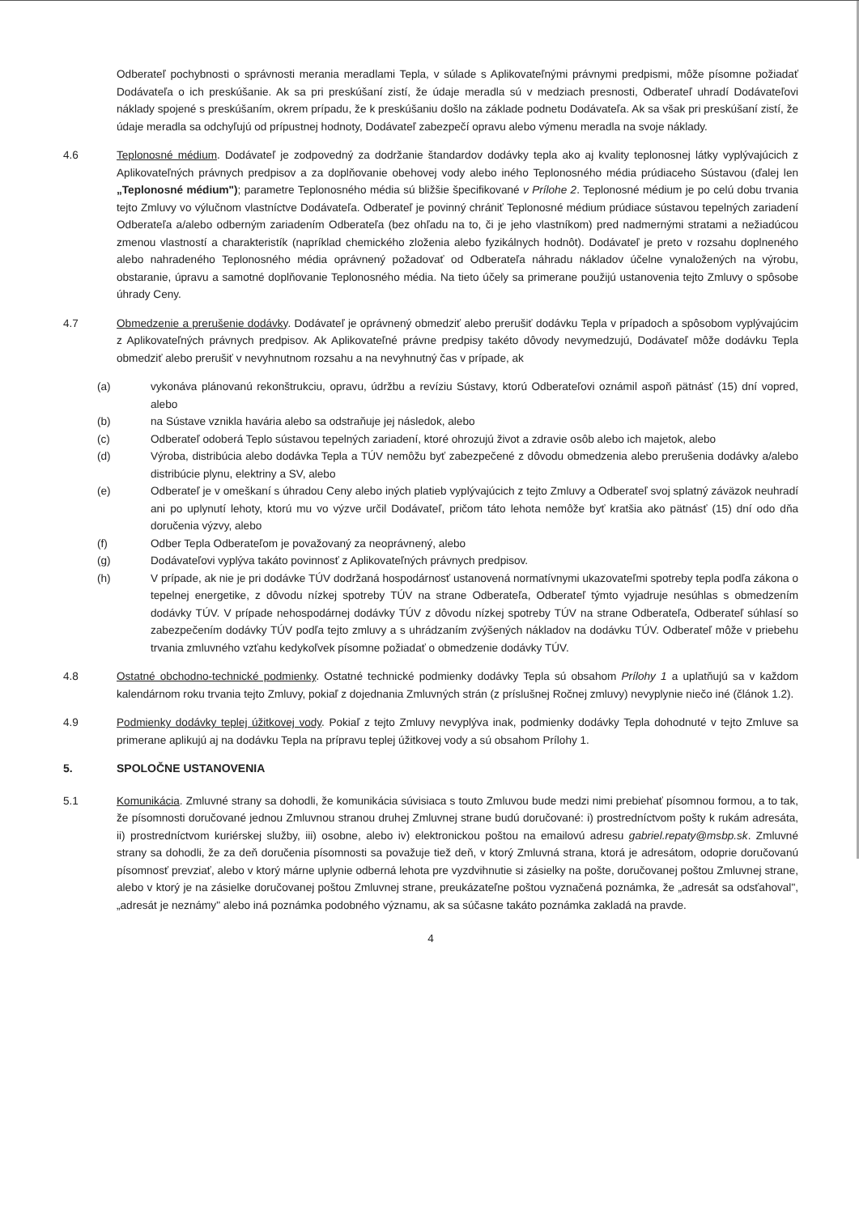Odberateľ pochybnosti o správnosti merania meradlami Tepla, v súlade s Aplikovateľnými právnymi predpismi, môže písomne požiadať Dodávateľa o ich preskúšanie. Ak sa pri preskúšaní zistí, že údaje meradla sú v medziach presnosti, Odberateľ uhradí Dodávateľovi náklady spojené s preskúšaním, okrem prípadu, že k preskúšaniu došlo na základe podnetu Dodávateľa. Ak sa však pri preskúšaní zistí, že údaje meradla sa odchyľujú od prípustnej hodnoty, Dodávateľ zabezpečí opravu alebo výmenu meradla na svoje náklady.
4.6 Teplonosné médium. Dodávateľ je zodpovedný za dodržanie štandardov dodávky tepla ako aj kvality teplonosnej látky vyplývajúcich z Aplikovateľných právnych predpisov a za doplňovanie obehovej vody alebo iného Teplonosného média prúdiaceho Sústavou (ďalej len „Teplonosné médium"); parametre Teplonosného média sú bližšie špecifikované v Prílohe 2. Teplonosné médium je po celú dobu trvania tejto Zmluvy vo výlučnom vlastníctve Dodávateľa. Odberateľ je povinný chrániť Teplonosné médium prúdiace sústavou tepelných zariadení Odberateľa a/alebo odberným zariadením Odberateľa (bez ohľadu na to, či je jeho vlastníkom) pred nadmernými stratami a nežiadúcou zmenou vlastností a charakteristík (napríklad chemického zloženia alebo fyzikálnych hodnôt). Dodávateľ je preto v rozsahu doplneného alebo nahradeného Teplonosného média oprávnený požadovať od Odberateľa náhradu nákladov účelne vynaložených na výrobu, obstaranie, úpravu a samotné doplňovanie Teplonosného média. Na tieto účely sa primerane použijú ustanovenia tejto Zmluvy o spôsobe úhrady Ceny.
4.7 Obmedzenie a prerušenie dodávky. Dodávateľ je oprávnený obmedziť alebo prerušiť dodávku Tepla v prípadoch a spôsobom vyplývajúcim z Aplikovateľných právnych predpisov. Ak Aplikovateľné právne predpisy takéto dôvody nevymedzujú, Dodávateľ môže dodávku Tepla obmedziť alebo prerušiť v nevyhnutnom rozsahu a na nevyhnutný čas v prípade, ak
(a) vykonáva plánovanú rekonštrukciu, opravu, údržbu a revíziu Sústavy, ktorú Odberateľovi oznámil aspoň pätnásť (15) dní vopred, alebo
(b) na Sústave vznikla havária alebo sa odstraňuje jej následok, alebo
(c) Odberateľ odoberá Teplo sústavou tepelných zariadení, ktoré ohrozujú život a zdravie osôb alebo ich majetok, alebo
(d) Výroba, distribúcia alebo dodávka Tepla a TÚV nemôžu byť zabezpečené z dôvodu obmedzenia alebo prerušenia dodávky a/alebo distribúcie plynu, elektriny a SV, alebo
(e) Odberateľ je v omeškaní s úhradou Ceny alebo iných platieb vyplývajúcich z tejto Zmluvy a Odberateľ svoj splatný záväzok neuhradí ani po uplynutí lehoty, ktorú mu vo výzve určil Dodávateľ, pričom táto lehota nemôže byť kratšia ako pätnásť (15) dní odo dňa doručenia výzvy, alebo
(f) Odber Tepla Odberateľom je považovaný za neoprávnený, alebo
(g) Dodávateľovi vyplýva takáto povinnosť z Aplikovateľných právnych predpisov.
(h) V prípade, ak nie je pri dodávke TÚV dodržaná hospodárnosť ustanovená normatívnymi ukazovateľmi spotreby tepla podľa zákona o tepelnej energetike, z dôvodu nízkej spotreby TÚV na strane Odberateľa, Odberateľ týmto vyjadruje nesúhlas s obmedzením dodávky TÚV. V prípade nehospodárnej dodávky TÚV z dôvodu nízkej spotreby TÚV na strane Odberateľa, Odberateľ súhlasí so zabezpečením dodávky TÚV podľa tejto zmluvy a s uhrádzaním zvýšených nákladov na dodávku TÚV. Odberateľ môže v priebehu trvania zmluvného vzťahu kedykoľvek písomne požiadať o obmedzenie dodávky TÚV.
4.8 Ostatné obchodno-technické podmienky. Ostatné technické podmienky dodávky Tepla sú obsahom Prílohy 1 a uplatňujú sa v každom kalendárnom roku trvania tejto Zmluvy, pokiaľ z dojednania Zmluvných strán (z príslušnej Ročnej zmluvy) nevyplynie niečo iné (článok 1.2).
4.9 Podmienky dodávky teplej úžitkovej vody. Pokiaľ z tejto Zmluvy nevyplýva inak, podmienky dodávky Tepla dohodnuté v tejto Zmluve sa primerane aplikujú aj na dodávku Tepla na prípravu teplej úžitkovej vody a sú obsahom Prílohy 1.
5. SPOLOČNE USTANOVENIA
5.1 Komunikácia. Zmluvné strany sa dohodli, že komunikácia súvisiaca s touto Zmluvou bude medzi nimi prebiehať písomnou formou, a to tak, že písomnosti doručované jednou Zmluvnou stranou druhej Zmluvnej strane budú doručované: i) prostredníctvom pošty k rukám adresáta, ii) prostredníctvom kuriérskej služby, iii) osobne, alebo iv) elektronickou poštou na emailovú adresu gabriel.repaty@msbp.sk. Zmluvné strany sa dohodli, že za deň doručenia písomnosti sa považuje tiež deň, v ktorý Zmluvná strana, ktorá je adresátom, odoprie doručovanú písomnosť prevziať, alebo v ktorý márne uplynie odberná lehota pre vyzdvihnutie si zásielky na pošte, doručovanej poštou Zmluvnej strane, alebo v ktorý je na zásielke doručovanej poštou Zmluvnej strane, preukázateľne poštou vyznačená poznámka, že „adresát sa odsťahoval", „adresát je neznámy" alebo iná poznámka podobného významu, ak sa súčasne takáto poznámka zakladá na pravde.
4